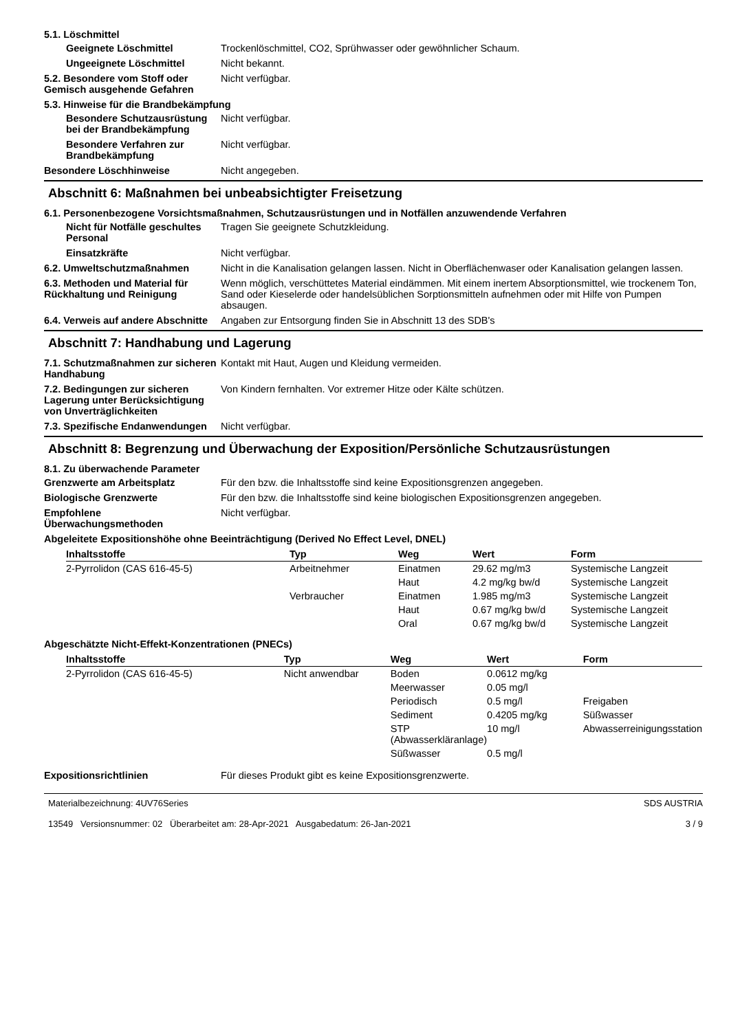5.1. Löschmittel
Geeignete Löschmittel Trockenlöschmittel, CO2, Sprühwasser oder gewöhnlicher Schaum.
Ungeeignete Löschmittel Nicht bekannt.
5.2. Besondere vom Stoff oder Gemisch ausgehende Gefahren
Nicht verfügbar.
5.3. Hinweise für die Brandbekämpfung
Besondere Schutzausrüstung bei der Brandbekämpfung
Nicht verfügbar.
Besondere Verfahren zur Brandbekämpfung
Nicht verfügbar.
Besondere Löschhinweise Nicht angegeben.
Abschnitt 6: Maßnahmen bei unbeabsichtigter Freisetzung
6.1. Personenbezogene Vorsichtsmaßnahmen, Schutzausrüstungen und in Notfällen anzuwendende Verfahren
Nicht für Notfälle geschultes Personal
Tragen Sie geeignete Schutzkleidung.
Einsatzkräfte Nicht verfügbar.
6.2. Umweltschutzmaßnahmen Nicht in die Kanalisation gelangen lassen. Nicht in Oberflächenwaser oder Kanalisation gelangen lassen.
6.3. Methoden und Material für Rückhaltung und Reinigung
Wenn möglich, verschüttetes Material eindämmen. Mit einem inertem Absorptionsmittel, wie trockenem Ton, Sand oder Kieselerde oder handelsüblichen Sorptionsmitteln aufnehmen oder mit Hilfe von Pumpen absaugen.
6.4. Verweis auf andere Abschnitte
Angaben zur Entsorgung finden Sie in Abschnitt 13 des SDB's
Abschnitt 7: Handhabung und Lagerung
7.1. Schutzmaßnahmen zur sicheren Handhabung
Kontakt mit Haut, Augen und Kleidung vermeiden.
7.2. Bedingungen zur sicheren Lagerung unter Berücksichtigung von Unverträglichkeiten
Von Kindern fernhalten. Vor extremer Hitze oder Kälte schützen.
7.3. Spezifische Endanwendungen
Nicht verfügbar.
Abschnitt 8: Begrenzung und Überwachung der Exposition/Persönliche Schutzausrüstungen
8.1. Zu überwachende Parameter
Grenzwerte am Arbeitsplatz Für den bzw. die Inhaltsstoffe sind keine Expositionsgrenzen angegeben.
Biologische Grenzwerte Für den bzw. die Inhaltsstoffe sind keine biologischen Expositionsgrenzen angegeben.
Empfohlene Überwachungsmethoden
Nicht verfügbar.
Abgeleitete Expositionshöhe ohne Beeinträchtigung (Derived No Effect Level, DNEL)
| Inhaltsstoffe | Typ | Weg | Wert | Form |
| --- | --- | --- | --- | --- |
| 2-Pyrrolidon (CAS 616-45-5) | Arbeitnehmer | Einatmen | 29.62 mg/m3 | Systemische Langzeit |
| | | Haut | 4.2 mg/kg bw/d | Systemische Langzeit |
| | Verbraucher | Einatmen | 1.985 mg/m3 | Systemische Langzeit |
| | | Haut | 0.67 mg/kg bw/d | Systemische Langzeit |
| | | Oral | 0.67 mg/kg bw/d | Systemische Langzeit |
Abgeschätzte Nicht-Effekt-Konzentrationen (PNECs)
| Inhaltsstoffe | Typ | Weg | Wert | Form |
| --- | --- | --- | --- | --- |
| 2-Pyrrolidon (CAS 616-45-5) | Nicht anwendbar | Boden | 0.0612 mg/kg | |
| | | Meerwasser | 0.05 mg/l | |
| | | Periodisch | 0.5 mg/l | Freigaben |
| | | Sediment | 0.4205 mg/kg | Süßwasser |
| | | STP (Abwasserkläranlage) | 10 mg/l | Abwasserreinigungsstation |
| | | Süßwasser | 0.5 mg/l | |
Expositionsrichtlinien Für dieses Produkt gibt es keine Expositionsgrenzwerte.
Materialbezeichnung: 4UV76Series
13549 Versionsnummer: 02 Überarbeitet am: 28-Apr-2021 Ausgabedatum: 26-Jan-2021
SDS AUSTRIA
3 / 9